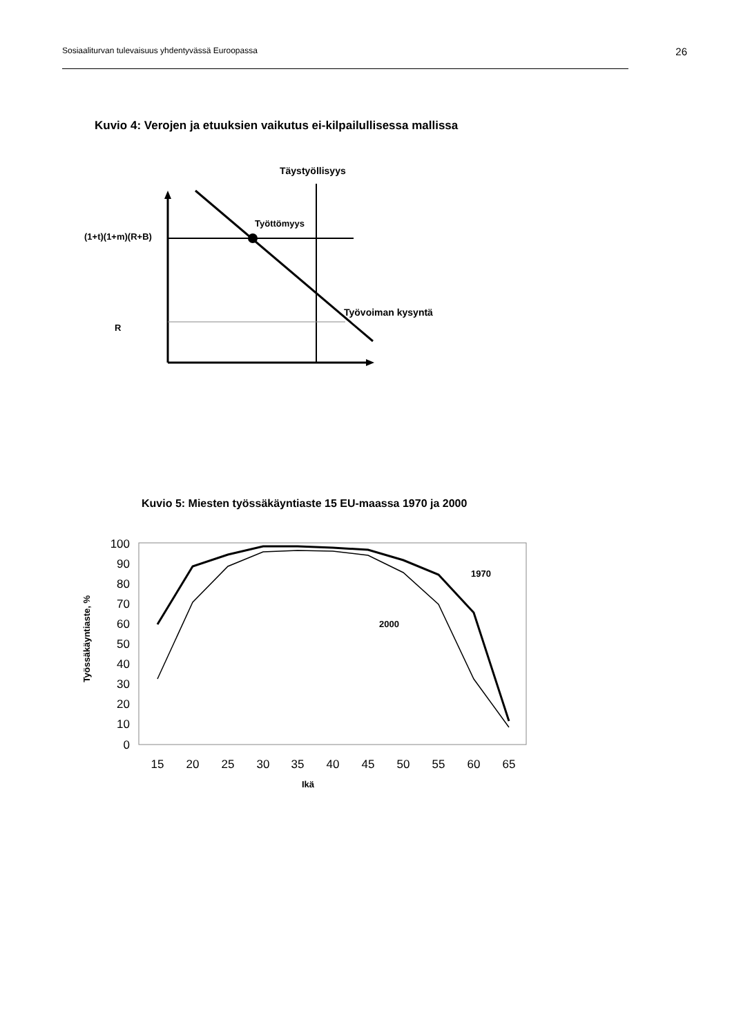Sosiaaliturvan tulevaisuus yhdentyvässä Euroopassa 26
Kuvio 4: Verojen ja etuuksien vaikutus ei-kilpailullisessa mallissa
Täystyöllisyys
Työttömyys
(1+t)(1+m)(R+B)
Työvoiman kysyntä
R
100
90
80
70
60
50
40
30
20
10
0
15
20
25
30
35
40
45
50
55
60
65
Ikä
Työssäkäyntiaste, %
1970
2000
Kuvio 5: Miesten työssäkäyntiaste 15 EU-maassa 1970 ja 2000